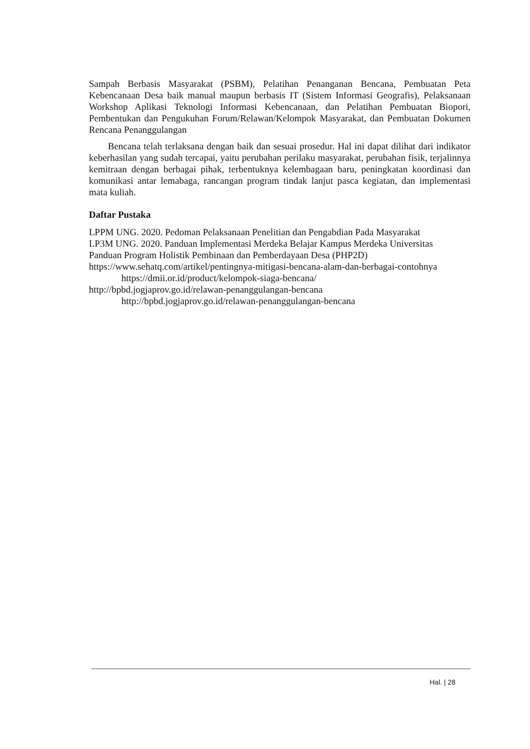Sampah Berbasis Masyarakat (PSBM), Pelatihan Penanganan Bencana, Pembuatan Peta Kebencanaan Desa baik manual maupun berbasis IT (Sistem Informasi Geografis), Pelaksanaan Workshop Aplikasi Teknologi Informasi Kebencanaan, dan Pelatihan Pembuatan Biopori, Pembentukan dan Pengukuhan Forum/Relawan/Kelompok Masyarakat, dan Pembuatan Dokumen Rencana Penanggulangan
Bencana telah terlaksana dengan baik dan sesuai prosedur. Hal ini dapat dilihat dari indikator keberhasilan yang sudah tercapai, yaitu perubahan perilaku masyarakat, perubahan fisik, terjalinnya kemitraan dengan berbagai pihak, terbentuknya kelembagaan baru, peningkatan koordinasi dan komunikasi antar lemabaga, rancangan program tindak lanjut pasca kegiatan, dan implementasi mata kuliah.
Daftar Pustaka
LPPM UNG. 2020. Pedoman Pelaksanaan Penelitian dan Pengabdian Pada Masyarakat
LP3M UNG. 2020. Panduan Implementasi Merdeka Belajar Kampus Merdeka Universitas
Panduan Program Holistik Pembinaan dan Pemberdayaan Desa (PHP2D)
https://www.sehatq.com/artikel/pentingnya-mitigasi-bencana-alam-dan-berbagai-contohnya https://dmii.or.id/product/kelompok-siaga-bencana/
http://bpbd.jogjaprov.go.id/relawan-penanggulangan-bencana
http://bpbd.jogjaprov.go.id/relawan-penanggulangan-bencana
Hal. | 28